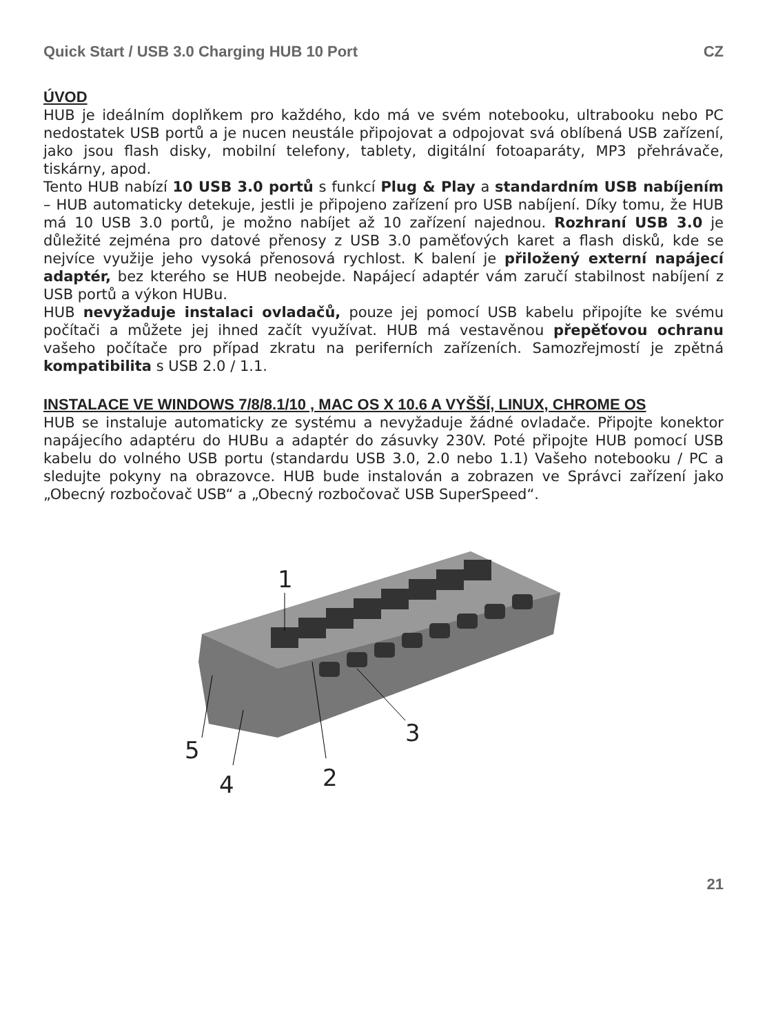Quick Start / USB 3.0 Charging HUB 10 Port CZ
ÚVOD
HUB je ideálním doplňkem pro každého, kdo má ve svém notebooku, ultrabooku nebo PC nedostatek USB portů a je nucen neustále připojovat a odpojovat svá oblíbená USB zařízení, jako jsou flash disky, mobilní telefony, tablety, digitální fotoaparáty, MP3 přehrávače, tiskárny, apod.
Tento HUB nabízí 10 USB 3.0 portů s funkcí Plug & Play a standardním USB nabíjením – HUB automaticky detekuje, jestli je připojeno zařízení pro USB nabíjení. Díky tomu, že HUB má 10 USB 3.0 portů, je možno nabíjet až 10 zařízení najednou. Rozhraní USB 3.0 je důležité zejména pro datové přenosy z USB 3.0 paměťových karet a flash disků, kde se nejvíce využije jeho vysoká přenosová rychlost. K balení je přiložený externí napájecí adaptér, bez kterého se HUB neobejde. Napájecí adaptér vám zaručí stabilnost nabíjení z USB portů a výkon HUBu.
HUB nevyžaduje instalaci ovladačů, pouze jej pomocí USB kabelu připojíte ke svému počítači a můžete jej ihned začít využívat. HUB má vestavěnou přepěťovou ochranu vašeho počítače pro případ zkratu na periferních zařízeních. Samozřejmostí je zpětná kompatibilita s USB 2.0 / 1.1.
INSTALACE VE WINDOWS 7/8/8.1/10 , MAC OS X 10.6 A VYŠŠÍ, LINUX, CHROME OS
HUB se instaluje automaticky ze systému a nevyžaduje žádné ovladače. Připojte konektor napájecího adaptéru do HUBu a adaptér do zásuvky 230V. Poté připojte HUB pomocí USB kabelu do volného USB portu (standardu USB 3.0, 2.0 nebo 1.1) Vašeho notebooku / PC a sledujte pokyny na obrazovce. HUB bude instalován a zobrazen ve Správci zařízení jako „Obecný rozbočovač USB“ a „Obecný rozbočovač USB SuperSpeed“.
1
2
3
4
5
21